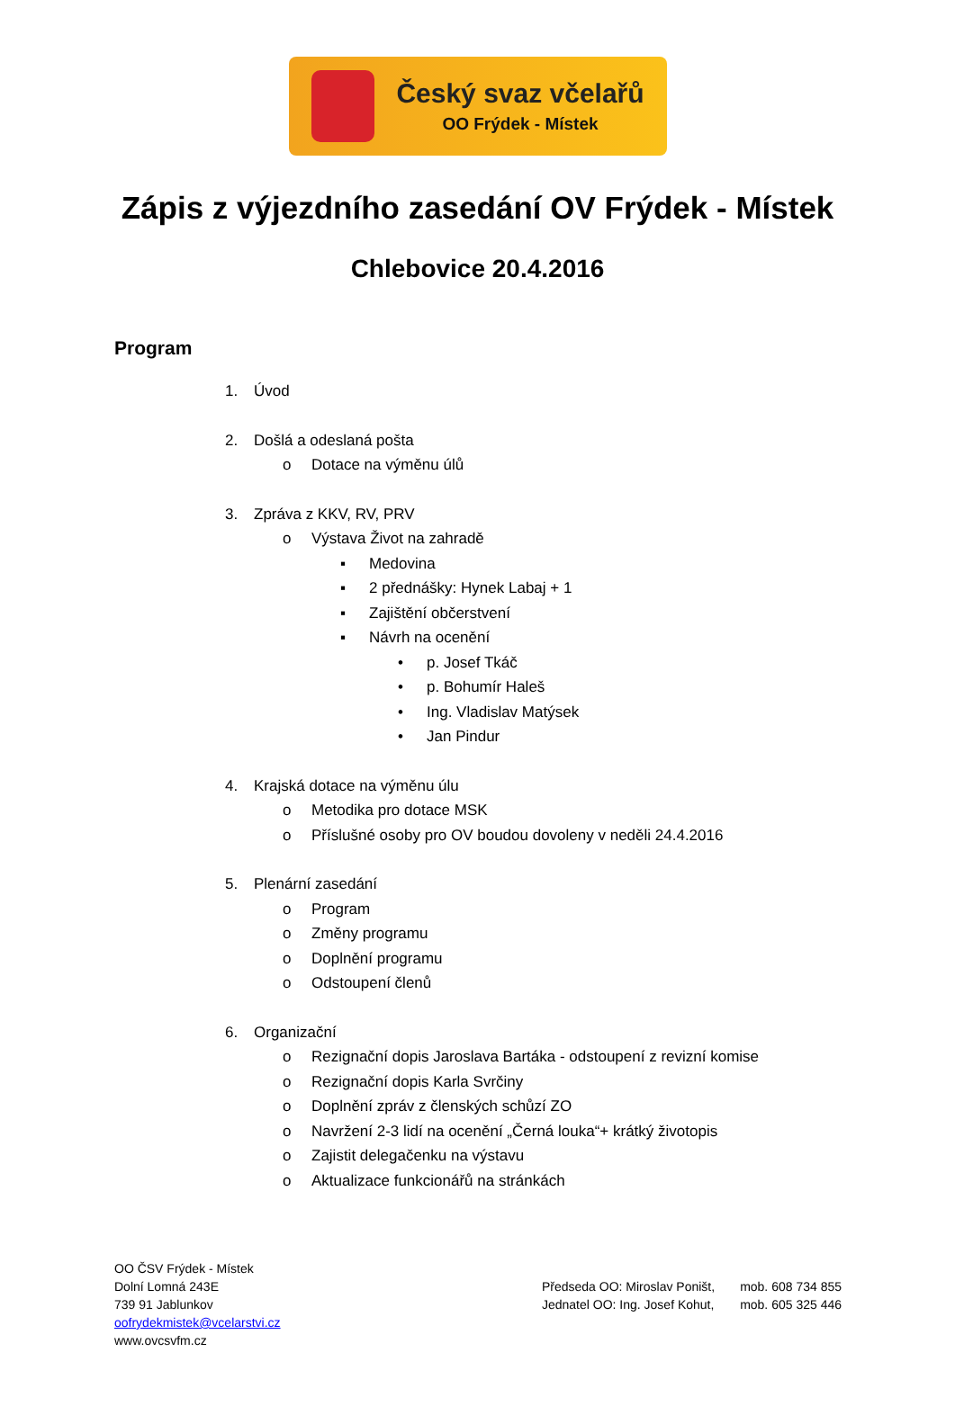Český svaz včelařů
OO Frýdek - Místek
Zápis z výjezdního zasedání OV Frýdek - Místek
Chlebovice 20.4.2016
Program
1. Úvod
2. Došlá a odeslaná pošta
o Dotace na výměnu úlů
3. Zpráva z KKV, RV, PRV
o Výstava Život na zahradě
▪ Medovina
▪ 2 přednášky: Hynek Labaj + 1
▪ Zajištění občerstvení
▪ Návrh na ocenění
• p. Josef Tkáč
• p. Bohumír Haleš
• Ing. Vladislav Matýsek
• Jan Pindur
4. Krajská dotace na výměnu úlu
o Metodika pro dotace MSK
o Příslušné osoby pro OV boudou dovoleny v neděli 24.4.2016
5. Plenární zasedání
o Program
o Změny programu
o Doplnění programu
o Odstoupení členů
6. Organizační
o Rezignační dopis Jaroslava Bartáka - odstoupení z revizní komise
o Rezignační dopis Karla Svrčiny
o Doplnění zpráv z členských schůzí ZO
o Navržení 2-3 lidí na ocenění „Černá louka“+ krátký životopis
o Zajistit delegačenku na výstavu
o Aktualizace funkcionářů na stránkách
OO ČSV Frýdek - Místek
Dolní Lomná 243E
739 91 Jablunkov
oofrydekmistek@vcelarstvi.cz
www.ovcsvfm.cz
Předseda OO: Miroslav Poništ,
Jednatel OO: Ing. Josef Kohut,
mob. 608 734 855
mob. 605 325 446